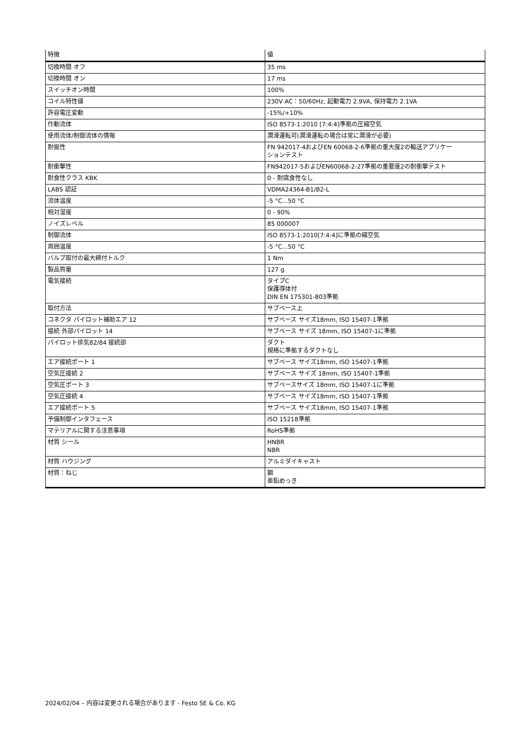| 特徴 | 値 |
| --- | --- |
| 切換時間 オフ | 35 ms |
| 切換時間 オン | 17 ms |
| スイッチオン時間 | 100% |
| コイル特性値 | 230V AC：50/60Hz, 起動電力 2.9VA, 保持電力 2.1VA |
| 許容電圧変動 | -15%/+10% |
| 作動流体 | ISO 8573-1:2010 [7:4:4]準拠の圧縮空気 |
| 使用流体/制御流体の情報 | 潤滑運転可(潤滑運転の場合は常に潤滑が必要) |
| 耐振性 | FN 942017-4およびEN 60068-2-6準拠の重大度2の輸送アプリケー ションテスト |
| 耐衝撃性 | FN942017-5およびEN60068-2-27準拠の重要度2の耐衝撃テスト |
| 耐食性クラス KBK | 0 - 耐腐食性なし |
| LABS 認証 | VDMA24364-B1/B2-L |
| 流体温度 | -5 °C...50 °C |
| 相対湿度 | 0 - 90% |
| ノイズレベル | 85 000007 |
| 制御流体 | ISO 8573-1:2010[7:4:4]に準拠の縮空気 |
| 周囲温度 | -5 °C...50 °C |
| バルブ取付の最大締付トルク | 1 Nm |
| 製品質量 | 127 g |
| 電気接続 | タイプC 保護導体付 DIN EN 175301-803準拠 |
| 取付方法 | サブベース上 |
| コネクタ パイロット補助エア 12 | サブベース サイズ18mm, ISO 15407-1準拠 |
| 接続 外部パイロット 14 | サブベース サイズ 18mm, ISO 15407-1に準拠 |
| パイロット排気82/84 接続部 | ダクト 規格に準拠するダクトなし |
| エア接続ポート 1 | サブベース サイズ18mm, ISO 15407-1準拠 |
| 空気圧接続 2 | サブベース サイズ 18mm, ISO 15407-1準拠 |
| 空気圧ポート 3 | サブベースサイズ 18mm, ISO 15407-1に準拠 |
| 空気圧接続 4 | サブベース サイズ18mm, ISO 15407-1準拠 |
| エア接続ポート 5 | サブベース サイズ18mm, ISO 15407-1準拠 |
| 予備制御インタフェース | ISO 15218準拠 |
| マテリアルに関する注意事項 | RoHS準拠 |
| 材質 シール | HNBR NBR |
| 材質 ハウジング | アルミダイキャスト |
| 材質：ねじ | 鋼 亜鉛めっき |
2024/02/04 – 内容は変更される場合があります - Festo SE & Co. KG